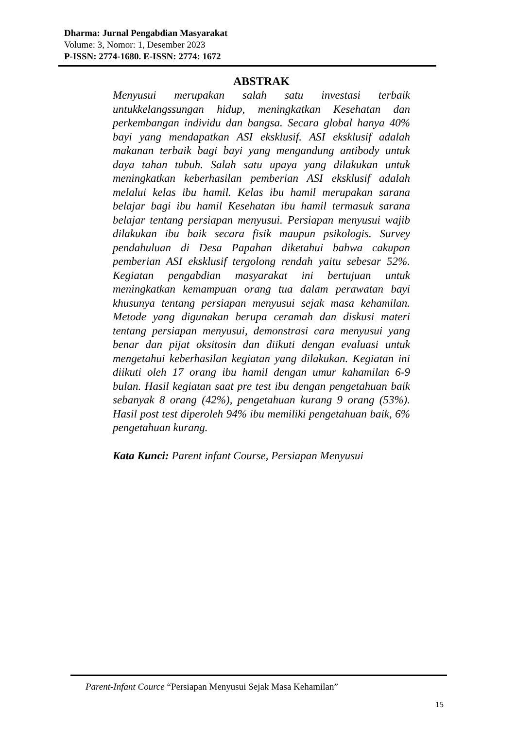Dharma: Jurnal Pengabdian Masyarakat
Volume: 3, Nomor: 1, Desember 2023
P-ISSN: 2774-1680. E-ISSN: 2774: 1672
ABSTRAK
Menyusui merupakan salah satu investasi terbaik untukkelangssungan hidup, meningkatkan Kesehatan dan perkembangan individu dan bangsa. Secara global hanya 40% bayi yang mendapatkan ASI eksklusif. ASI eksklusif adalah makanan terbaik bagi bayi yang mengandung antibody untuk daya tahan tubuh. Salah satu upaya yang dilakukan untuk meningkatkan keberhasilan pemberian ASI eksklusif adalah melalui kelas ibu hamil. Kelas ibu hamil merupakan sarana belajar bagi ibu hamil Kesehatan ibu hamil termasuk sarana belajar tentang persiapan menyusui. Persiapan menyusui wajib dilakukan ibu baik secara fisik maupun psikologis. Survey pendahuluan di Desa Papahan diketahui bahwa cakupan pemberian ASI eksklusif tergolong rendah yaitu sebesar 52%. Kegiatan pengabdian masyarakat ini bertujuan untuk meningkatkan kemampuan orang tua dalam perawatan bayi khusunya tentang persiapan menyusui sejak masa kehamilan. Metode yang digunakan berupa ceramah dan diskusi materi tentang persiapan menyusui, demonstrasi cara menyusui yang benar dan pijat oksitosin dan diikuti dengan evaluasi untuk mengetahui keberhasilan kegiatan yang dilakukan. Kegiatan ini diikuti oleh 17 orang ibu hamil dengan umur kahamilan 6-9 bulan. Hasil kegiatan saat pre test ibu dengan pengetahuan baik sebanyak 8 orang (42%), pengetahuan kurang 9 orang (53%). Hasil post test diperoleh 94% ibu memiliki pengetahuan baik, 6% pengetahuan kurang.
Kata Kunci: Parent infant Course, Persiapan Menyusui
Parent-Infant Cource “Persiapan Menyusui Sejak Masa Kehamilan”
15